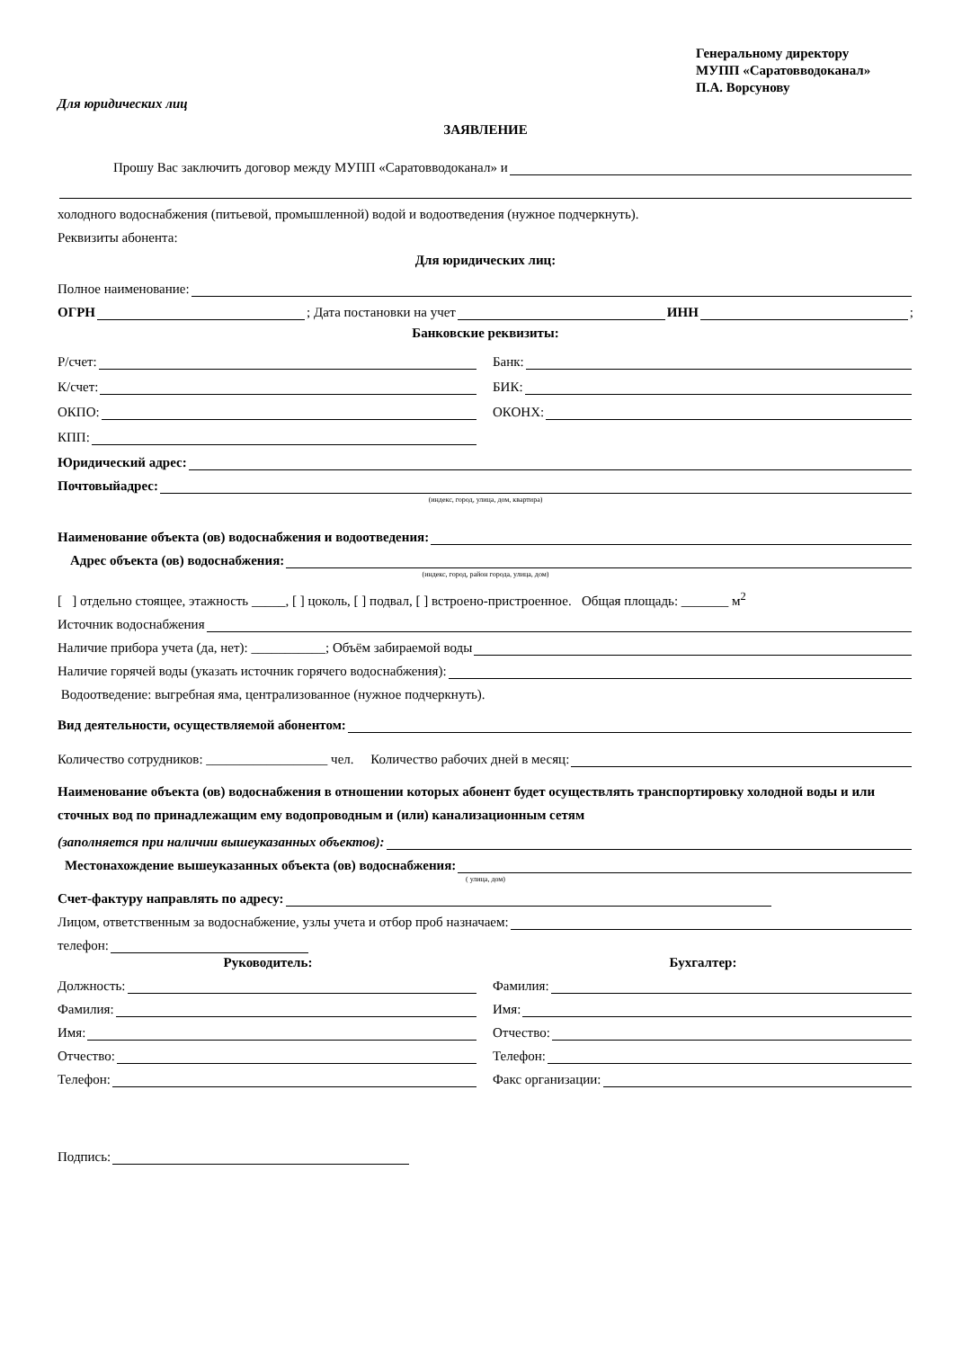Генеральному директору
МУПП «Саратовводоканал»
П.А. Ворсунову
Для юридических лиц
ЗАЯВЛЕНИЕ
Прошу Вас заключить договор между МУПП «Саратовводоканал» и
холодного водоснабжения (питьевой, промышленной) водой и водоотведения (нужное подчеркнуть).
Реквизиты абонента:
Для юридических лиц:
Полное наименование:
ОГРН ; Дата постановки на учет ИНН ;
Банковские реквизиты:
Р/счет: Банк:
К/счет: БИК:
ОКПО: ОКОНХ:
КПП:
Юридический адрес:
Почтовыйадрес:
(индекс, город, улица, дом, квартира)
Наименование объекта (ов) водоснабжения и водоотведения:
Адрес объекта (ов) водоснабжения:
(индекс, город, район города, улица, дом)
[ ] отдельно стоящее, этажность _____, [ ] цоколь, [ ] подвал, [ ] встроено-пристроенное. Общая площадь: _______ м<sup>2</sup>
Источник водоснабжения
Наличие прибора учета (да, нет): ___________; Объём забираемой воды
Наличие горячей воды (указать источник горячего водоснабжения):
Водоотведение: выгребная яма, централизованное (нужное подчеркнуть).
Вид деятельности, осуществляемой абонентом:
Количество сотрудников: __________________ чел. Количество рабочих дней в месяц:
Наименование объекта (ов) водоснабжения в отношении которых абонент будет осуществлять транспортировку холодной воды и или сточных вод по принадлежащим ему водопроводным и (или) канализационным сетям
(заполняется при наличии вышеуказанных объектов):
Местонахождение вышеуказанных объекта (ов) водоснабжения:
( улица, дом)
Счет-фактуру направлять по адресу:
Лицом, ответственным за водоснабжение, узлы учета и отбор проб назначаем:
телефон:
Руководитель:
Должность:
Фамилия:
Имя:
Отчество:
Телефон:
Бухгалтер:
Фамилия:
Имя:
Отчество:
Телефон:
Факс организации:
Подпись: